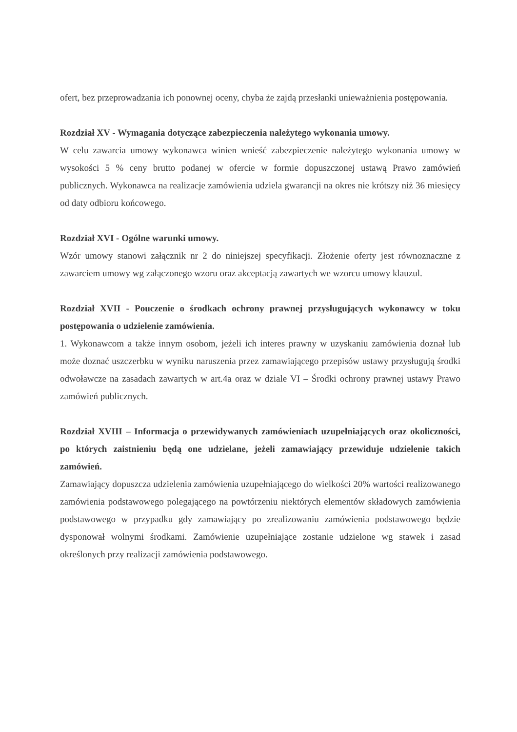ofert, bez przeprowadzania ich ponownej oceny, chyba że zajdą przesłanki unieważnienia postępowania.
Rozdział XV - Wymagania dotyczące zabezpieczenia należytego wykonania umowy.
W celu zawarcia umowy wykonawca winien wnieść zabezpieczenie należytego wykonania umowy w wysokości 5 % ceny brutto podanej w ofercie w formie dopuszczonej ustawą Prawo zamówień publicznych. Wykonawca na realizacje zamówienia udziela gwarancji na okres nie krótszy niż 36 miesięcy od daty odbioru końcowego.
Rozdział XVI - Ogólne warunki umowy.
Wzór umowy stanowi załącznik nr 2 do niniejszej specyfikacji. Złożenie oferty jest równoznaczne z zawarciem umowy wg załączonego wzoru oraz akceptacją zawartych we wzorcu umowy klauzul.
Rozdział XVII - Pouczenie o środkach ochrony prawnej przysługujących wykonawcy w toku postępowania o udzielenie zamówienia.
1. Wykonawcom a także innym osobom, jeżeli ich interes prawny w uzyskaniu zamówienia doznał lub może doznać uszczerbku w wyniku naruszenia przez zamawiającego przepisów ustawy przysługują środki odwoławcze na zasadach zawartych w art.4a oraz w dziale VI – Środki ochrony prawnej ustawy Prawo zamówień publicznych.
Rozdział XVIII – Informacja o przewidywanych zamówieniach uzupełniających oraz okoliczności, po których zaistnieniu będą one udzielane, jeżeli zamawiający przewiduje udzielenie takich zamówień.
Zamawiający dopuszcza udzielenia zamówienia uzupełniającego do wielkości 20% wartości realizowanego zamówienia podstawowego polegającego na powtórzeniu niektórych elementów składowych zamówienia podstawowego w przypadku gdy zamawiający po zrealizowaniu zamówienia podstawowego będzie dysponował wolnymi środkami. Zamówienie uzupełniające zostanie udzielone wg stawek i zasad określonych przy realizacji zamówienia podstawowego.